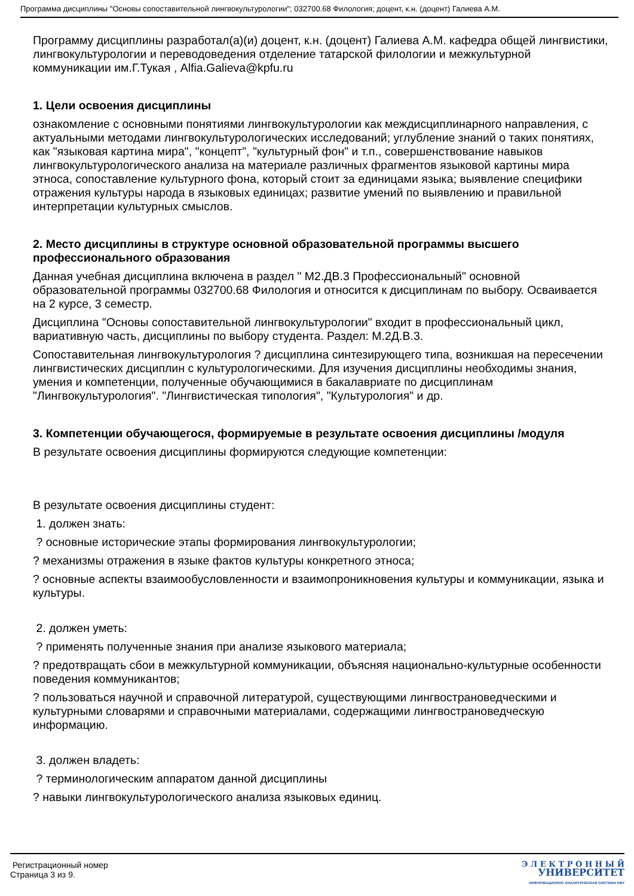Программа дисциплины "Основы сопоставительной лингвокультурологии"; 032700.68 Филология; доцент, к.н. (доцент) Галиева А.М.
Программу дисциплины разработал(а)(и) доцент, к.н. (доцент) Галиева А.М. кафедра общей лингвистики, лингвокультурологии и переводоведения отделение татарской филологии и межкультурной коммуникации им.Г.Тукая , Alfia.Galieva@kpfu.ru
1. Цели освоения дисциплины
ознакомление с основными понятиями лингвокультурологии как междисциплинарного направления, с актуальными методами лингвокультурологических исследований; углубление знаний о таких понятиях, как "языковая картина мира", "концепт", "культурный фон" и т.п., совершенствование навыков лингвокультурологического анализа на материале различных фрагментов языковой картины мира этноса, сопоставление культурного фона, который стоит за единицами языка; выявление специфики отражения культуры народа в языковых единицах; развитие умений по выявлению и правильной интерпретации культурных смыслов.
2. Место дисциплины в структуре основной образовательной программы высшего профессионального образования
Данная учебная дисциплина включена в раздел " М2.ДВ.3 Профессиональный" основной образовательной программы 032700.68 Филология и относится к дисциплинам по выбору. Осваивается на 2 курсе, 3 семестр.
Дисциплина "Основы сопоставительной лингвокультурологии" входит в профессиональный цикл, вариативную часть, дисциплины по выбору студента. Раздел: М.2Д.В.3.
Сопоставительная лингвокультурология ? дисциплина синтезирующего типа, возникшая на пересечении лингвистических дисциплин с культурологическими. Для изучения дисциплины необходимы знания, умения и компетенции, полученные обучающимися в бакалавриате по дисциплинам "Лингвокультурология". "Лингвистическая типология", "Культурология" и др.
3. Компетенции обучающегося, формируемые в результате освоения дисциплины /модуля
В результате освоения дисциплины формируются следующие компетенции:
В результате освоения дисциплины студент:
1. должен знать:
? основные исторические этапы формирования лингвокультурологии;
? механизмы отражения в языке фактов культуры конкретного этноса;
? основные аспекты взаимообусловленности и взаимопроникновения культуры и коммуникации, языка и культуры.
2. должен уметь:
? применять полученные знания при анализе языкового материала;
? предотвращать сбои в межкультурной коммуникации, объясняя национально-культурные особенности поведения коммуникантов;
? пользоваться научной и справочной литературой, существующими лингвострановедческими и культурными словарями и справочными материалами, содержащими лингвострановедческую информацию.
3. должен владеть:
? терминологическим аппаратом данной дисциплины
? навыки лингвокультурологического анализа языковых единиц.
Регистрационный номер
Страница 3 из 9.
Э Л Е К Т Р О Н Н Ы Й
УНИВЕРСИТЕТ
ИНФОРМАЦИОННО АНАЛИТИЧЕСКАЯ СИСТЕМА КФУ